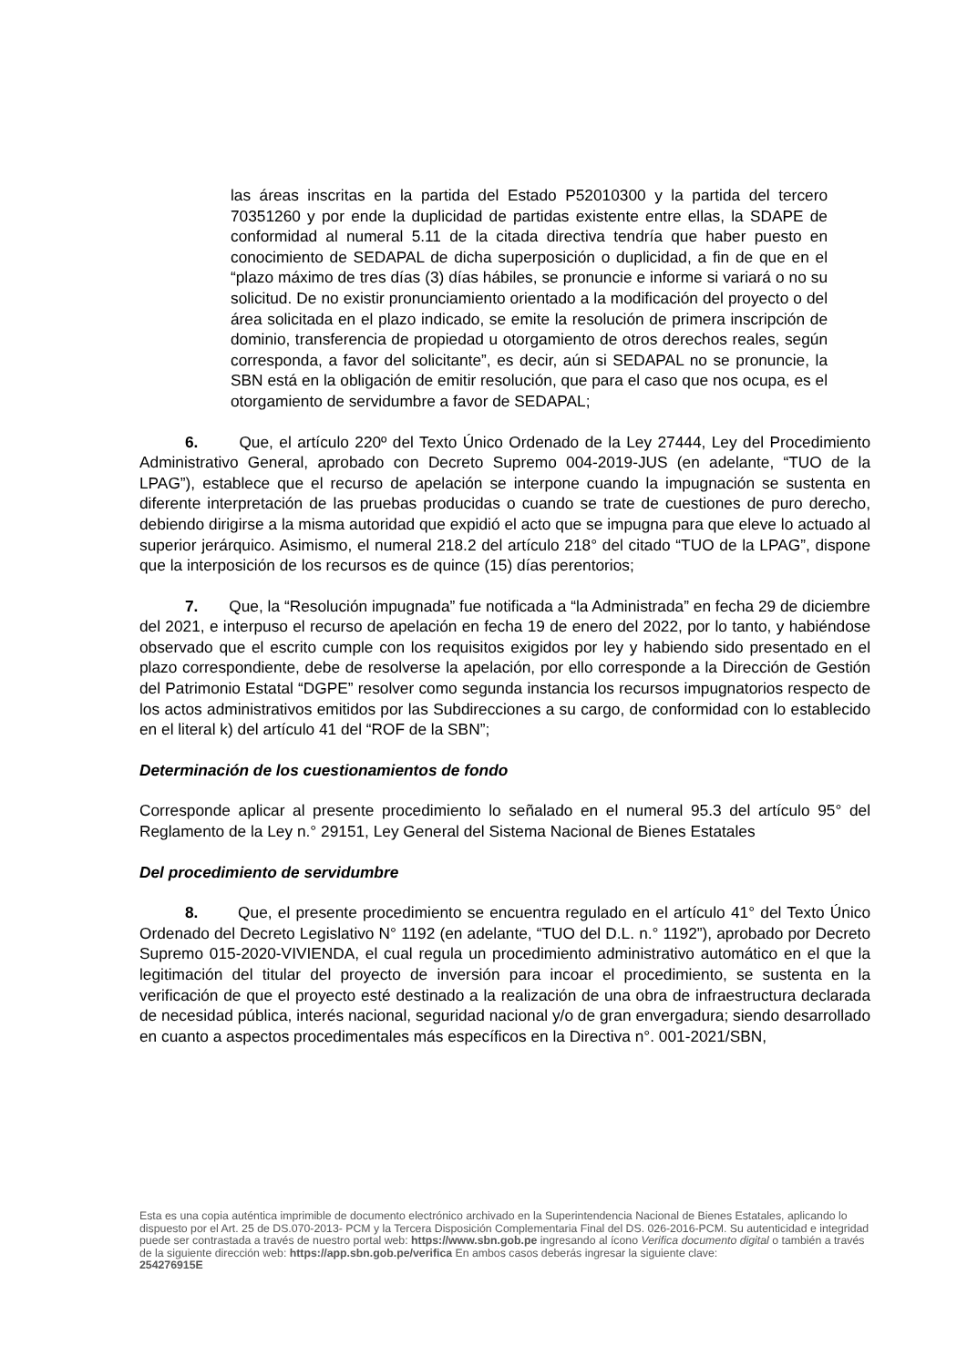las áreas inscritas en la partida del Estado P52010300 y la partida del tercero 70351260 y por ende la duplicidad de partidas existente entre ellas, la SDAPE de conformidad al numeral 5.11 de la citada directiva tendría que haber puesto en conocimiento de SEDAPAL de dicha superposición o duplicidad, a fin de que en el “plazo máximo de tres días (3) días hábiles, se pronuncie e informe si variará o no su solicitud. De no existir pronunciamiento orientado a la modificación del proyecto o del área solicitada en el plazo indicado, se emite la resolución de primera inscripción de dominio, transferencia de propiedad u otorgamiento de otros derechos reales, según corresponda, a favor del solicitante”, es decir, aún si SEDAPAL no se pronuncie, la SBN está en la obligación de emitir resolución, que para el caso que nos ocupa, es el otorgamiento de servidumbre a favor de SEDAPAL;
6. Que, el artículo 220º del Texto Único Ordenado de la Ley 27444, Ley del Procedimiento Administrativo General, aprobado con Decreto Supremo 004-2019-JUS (en adelante, “TUO de la LPAG”), establece que el recurso de apelación se interpone cuando la impugnación se sustenta en diferente interpretación de las pruebas producidas o cuando se trate de cuestiones de puro derecho, debiendo dirigirse a la misma autoridad que expidió el acto que se impugna para que eleve lo actuado al superior jerárquico. Asimismo, el numeral 218.2 del artículo 218° del citado “TUO de la LPAG”, dispone que la interposición de los recursos es de quince (15) días perentorios;
7. Que, la “Resolución impugnada” fue notificada a “la Administrada” en fecha 29 de diciembre del 2021, e interpuso el recurso de apelación en fecha 19 de enero del 2022, por lo tanto, y habiéndose observado que el escrito cumple con los requisitos exigidos por ley y habiendo sido presentado en el plazo correspondiente, debe de resolverse la apelación, por ello corresponde a la Dirección de Gestión del Patrimonio Estatal “DGPE” resolver como segunda instancia los recursos impugnatorios respecto de los actos administrativos emitidos por las Subdirecciones a su cargo, de conformidad con lo establecido en el literal k) del artículo 41 del “ROF de la SBN”;
Determinación de los cuestionamientos de fondo
Corresponde aplicar al presente procedimiento lo señalado en el numeral 95.3 del artículo 95° del Reglamento de la Ley n.° 29151, Ley General del Sistema Nacional de Bienes Estatales
Del procedimiento de servidumbre
8. Que, el presente procedimiento se encuentra regulado en el artículo 41° del Texto Único Ordenado del Decreto Legislativo N° 1192 (en adelante, “TUO del D.L. n.° 1192”), aprobado por Decreto Supremo 015-2020-VIVIENDA, el cual regula un procedimiento administrativo automático en el que la legitimación del titular del proyecto de inversión para incoar el procedimiento, se sustenta en la verificación de que el proyecto esté destinado a la realización de una obra de infraestructura declarada de necesidad pública, interés nacional, seguridad nacional y/o de gran envergadura; siendo desarrollado en cuanto a aspectos procedimentales más específicos en la Directiva n°. 001-2021/SBN,
Esta es una copia auténtica imprimible de documento electrónico archivado en la Superintendencia Nacional de Bienes Estatales, aplicando lo dispuesto por el Art. 25 de DS.070-2013- PCM y la Tercera Disposición Complementaria Final del DS. 026-2016-PCM. Su autenticidad e integridad puede ser contrastada a través de nuestro portal web: https://www.sbn.gob.pe ingresando al ícono Verifica documento digital o también a través de la siguiente dirección web: https://app.sbn.gob.pe/verifica En ambos casos deberás ingresar la siguiente clave:
254276915E